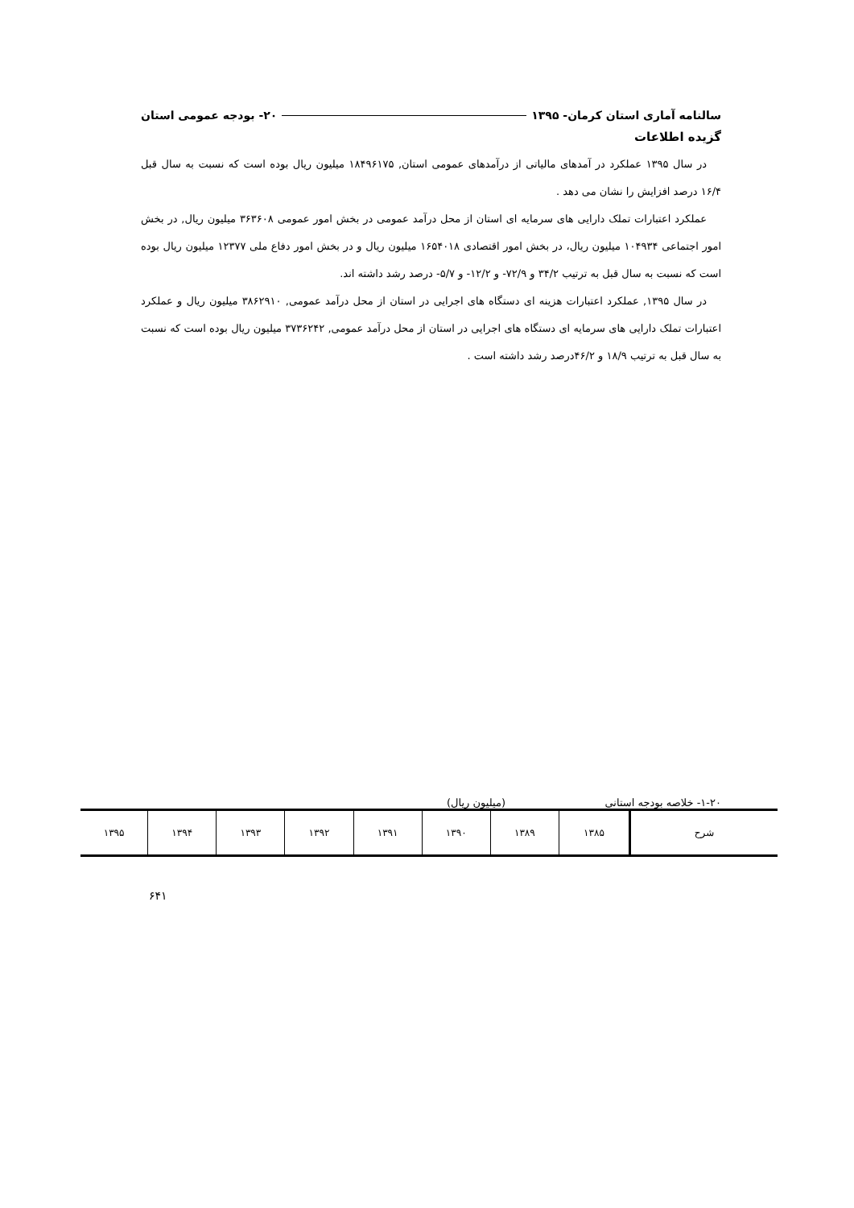سالنامه آماری استان کرمان- ۱۳۹۵ ۲۰- بودجه عمومی استان
گزیده اطلاعات
در سال ۱۳۹۵ عملکرد در آمدهای مالیاتی از درآمدهای عمومی استان, ۱۸۴۹۶۱۷۵ میلیون ریال بوده است که نسبت به سال قبل ۱۶/۴ درصد افزایش را نشان می دهد .
عملکرد اعتبارات تملک دارایی های سرمایه ای استان از محل درآمد عمومی در بخش امور عمومی ۳۶۳۶۰۸ میلیون ریال, در بخش امور اجتماعی ۱۰۴۹۳۴ میلیون ریال، در بخش امور اقتصادی ۱۶۵۴۰۱۸ میلیون ریال و در بخش امور دفاع ملی ۱۲۳۷۷ میلیون ریال بوده است که نسبت به سال قبل به ترتیب ۳۴/۲ و ۷۲/۹- و ۱۲/۲- و ۵/۷- درصد رشد داشته اند.
در سال ۱۳۹۵, عملکرد اعتبارات هزینه ای دستگاه های اجرایی در استان از محل درآمد عمومی, ۳۸۶۲۹۱۰ میلیون ریال و عملکرد اعتبارات تملک دارایی های سرمایه ای دستگاه های اجرایی در استان از محل درآمد عمومی, ۳۷۳۶۲۴۲ میلیون ریال بوده است که نسبت به سال قبل به ترتیب ۱۸/۹ و ۴۶/۲درصد رشد داشته است .
۱-۲۰- خلاصه بودجه استانی (میلیون ریال)
| شرح | ۱۳۸۵ | ۱۳۸۹ | ۱۳۹۰ | ۱۳۹۱ | ۱۳۹۲ | ۱۳۹۳ | ۱۳۹۴ | ۱۳۹۵ |
| --- | --- | --- | --- | --- | --- | --- | --- | --- |
۶۴۱